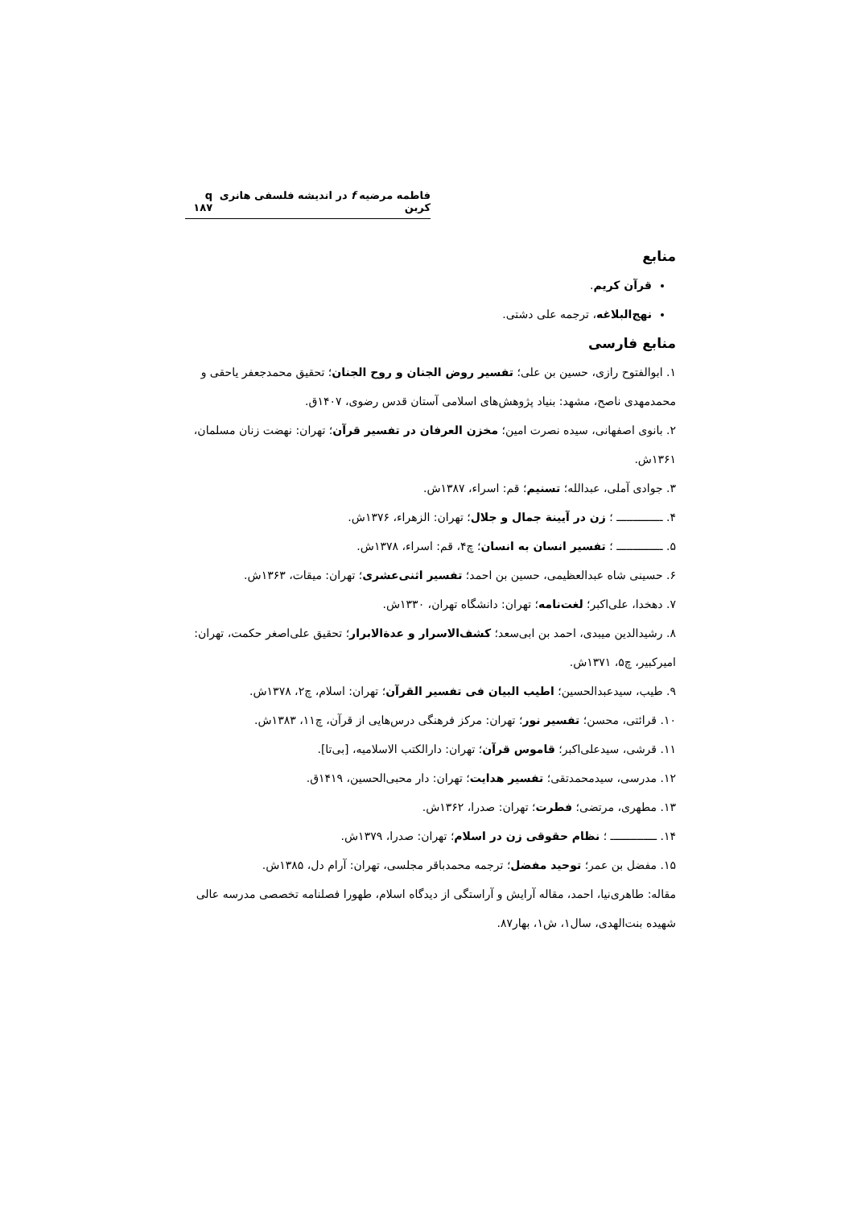فاطمه مرضیه f در اندیشه فلسفی هانری کربن q ۱۸۷
منابع
قرآن کریم.
نهج‌البلاغه، ترجمه علی دشتی.
منابع فارسی
۱. ابوالفتوح رازی، حسین بن علی؛ تفسیر روض الجنان و روح الجنان؛ تحقیق محمدجعفر یاحقی و محمدمهدی ناصح، مشهد: بنیاد پژوهش‌های اسلامی آستان قدس رضوی، ۱۴۰۷ق.
۲. بانوی اصفهانی، سیده نصرت امین؛ مخزن العرفان در تفسیر قرآن؛ تهران: نهضت زنان مسلمان، ۱۳۶۱ش.
۳. جوادی آملی، عبدالله؛ تسنیم؛ قم: اسراء، ۱۳۸۷ش.
۴. ــــــــــــــ ؛ زن در آیینة جمال و جلال؛ تهران: الزهراء، ۱۳۷۶ش.
۵. ــــــــــــــ ؛ تفسیر انسان به انسان؛ چ۴، قم: اسراء، ۱۳۷۸ش.
۶. حسینی شاه عبدالعظیمی، حسین بن احمد؛ تفسیر اثنی‌عشری؛ تهران: میقات، ۱۳۶۳ش.
۷. دهخدا، علی‌اکبر؛ لغت‌نامه؛ تهران: دانشگاه تهران، ۱۳۳۰ش.
۸. رشیدالدین میبدی، احمد بن ابی‌سعد؛ کشف‌الاسرار و عدة‌الابرار؛ تحقیق علی‌اصغر حکمت، تهران: امیرکبیر، چ۵، ۱۳۷۱ش.
۹. طیب، سیدعبدالحسین؛ اطیب البیان فی تفسیر القرآن؛ تهران: اسلام، چ۲، ۱۳۷۸ش.
۱۰. قرائتی، محسن؛ تفسیر نور؛ تهران: مرکز فرهنگی درس‌هایی از قرآن، چ۱۱، ۱۳۸۳ش.
۱۱. قرشی، سیدعلی‌اکبر؛ قاموس قرآن؛ تهران: دارالکتب الاسلامیه، [بی‌تا].
۱۲. مدرسی، سیدمحمدتقی؛ تفسیر هدایت؛ تهران: دار محبی‌الحسین، ۱۴۱۹ق.
۱۳. مطهری، مرتضی؛ فطرت؛ تهران: صدرا، ۱۳۶۲ش.
۱۴. ــــــــــــــ ؛ نظام حقوقی زن در اسلام؛ تهران: صدرا، ۱۳۷۹ش.
۱۵. مفضل بن عمر؛ توحید مفضل؛ ترجمه محمدباقر مجلسی، تهران: آرام دل، ۱۳۸۵ش.
مقاله: طاهری‌نیا، احمد، مقاله آرایش و آراستگی از دیدگاه اسلام، طهورا فصلنامه تخصصی مدرسه عالی شهیده بنت‌الهدی، سال۱، ش۱، بهار۸۷.